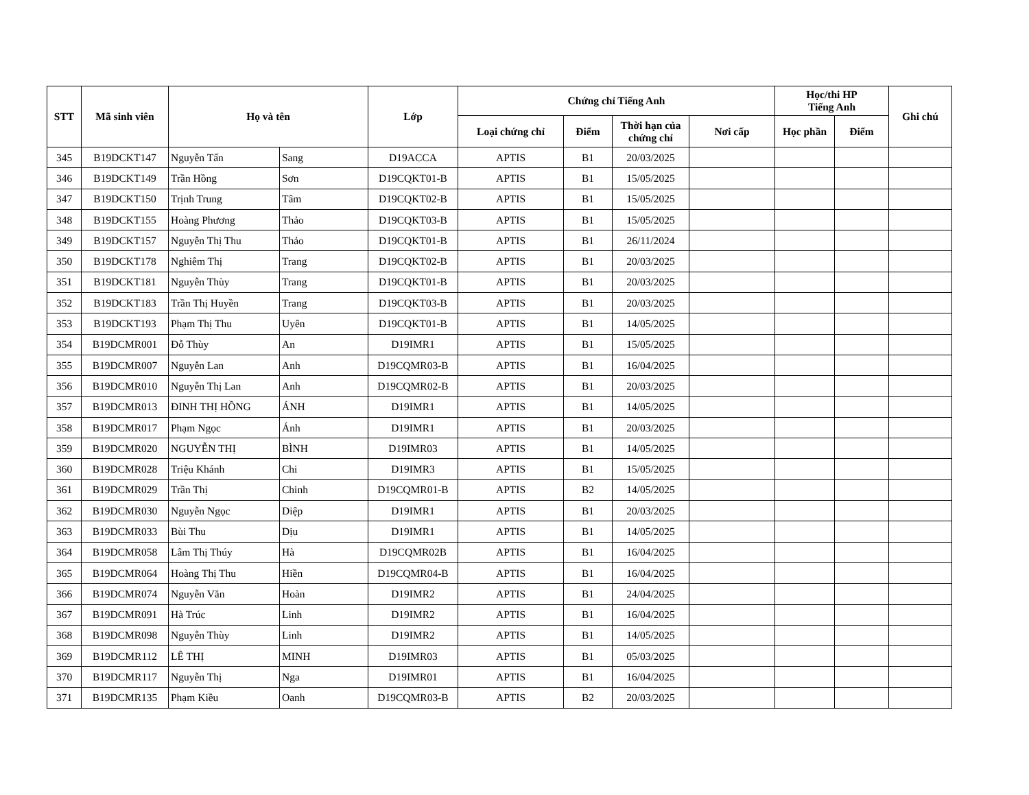| STT | Mã sinh viên | Họ và tên | | Lớp | Chứng chỉ Tiếng Anh | | | | Học/thi HP Tiếng Anh | | Ghi chú |
| --- | --- | --- | --- | --- | --- | --- | --- | --- | --- | --- | --- |
| | | | | | Loại chứng chỉ | Điểm | Thời hạn của chứng chỉ | Nơi cấp | Học phần | Điểm | |
| 345 | B19DCKT147 | Nguyễn Tấn | Sang | D19ACCA | APTIS | B1 | 20/03/2025 | | | | |
| 346 | B19DCKT149 | Trần Hồng | Sơn | D19CQKT01-B | APTIS | B1 | 15/05/2025 | | | | |
| 347 | B19DCKT150 | Trịnh Trung | Tâm | D19CQKT02-B | APTIS | B1 | 15/05/2025 | | | | |
| 348 | B19DCKT155 | Hoàng Phương | Thảo | D19CQKT03-B | APTIS | B1 | 15/05/2025 | | | | |
| 349 | B19DCKT157 | Nguyễn Thị Thu | Thảo | D19CQKT01-B | APTIS | B1 | 26/11/2024 | | | | |
| 350 | B19DCKT178 | Nghiêm Thị | Trang | D19CQKT02-B | APTIS | B1 | 20/03/2025 | | | | |
| 351 | B19DCKT181 | Nguyễn Thùy | Trang | D19CQKT01-B | APTIS | B1 | 20/03/2025 | | | | |
| 352 | B19DCKT183 | Trần Thị Huyền | Trang | D19CQKT03-B | APTIS | B1 | 20/03/2025 | | | | |
| 353 | B19DCKT193 | Phạm Thị Thu | Uyên | D19CQKT01-B | APTIS | B1 | 14/05/2025 | | | | |
| 354 | B19DCMR001 | Đỗ Thùy | An | D19IMR1 | APTIS | B1 | 15/05/2025 | | | | |
| 355 | B19DCMR007 | Nguyễn Lan | Anh | D19CQMR03-B | APTIS | B1 | 16/04/2025 | | | | |
| 356 | B19DCMR010 | Nguyễn Thị Lan | Anh | D19CQMR02-B | APTIS | B1 | 20/03/2025 | | | | |
| 357 | B19DCMR013 | ĐINH THỊ HỒNG | ÁNH | D19IMR1 | APTIS | B1 | 14/05/2025 | | | | |
| 358 | B19DCMR017 | Phạm Ngọc | Ánh | D19IMR1 | APTIS | B1 | 20/03/2025 | | | | |
| 359 | B19DCMR020 | NGUYỄN THỊ | BÌNH | D19IMR03 | APTIS | B1 | 14/05/2025 | | | | |
| 360 | B19DCMR028 | Triệu Khánh | Chi | D19IMR3 | APTIS | B1 | 15/05/2025 | | | | |
| 361 | B19DCMR029 | Trần Thị | Chinh | D19CQMR01-B | APTIS | B2 | 14/05/2025 | | | | |
| 362 | B19DCMR030 | Nguyễn Ngọc | Diệp | D19IMR1 | APTIS | B1 | 20/03/2025 | | | | |
| 363 | B19DCMR033 | Bùi Thu | Dịu | D19IMR1 | APTIS | B1 | 14/05/2025 | | | | |
| 364 | B19DCMR058 | Lâm Thị Thúy | Hà | D19CQMR02B | APTIS | B1 | 16/04/2025 | | | | |
| 365 | B19DCMR064 | Hoàng Thị Thu | Hiền | D19CQMR04-B | APTIS | B1 | 16/04/2025 | | | | |
| 366 | B19DCMR074 | Nguyễn Văn | Hoàn | D19IMR2 | APTIS | B1 | 24/04/2025 | | | | |
| 367 | B19DCMR091 | Hà Trúc | Linh | D19IMR2 | APTIS | B1 | 16/04/2025 | | | | |
| 368 | B19DCMR098 | Nguyễn Thùy | Linh | D19IMR2 | APTIS | B1 | 14/05/2025 | | | | |
| 369 | B19DCMR112 | LÊ THỊ | MINH | D19IMR03 | APTIS | B1 | 05/03/2025 | | | | |
| 370 | B19DCMR117 | Nguyễn Thị | Nga | D19IMR01 | APTIS | B1 | 16/04/2025 | | | | |
| 371 | B19DCMR135 | Phạm Kiều | Oanh | D19CQMR03-B | APTIS | B2 | 20/03/2025 | | | | |